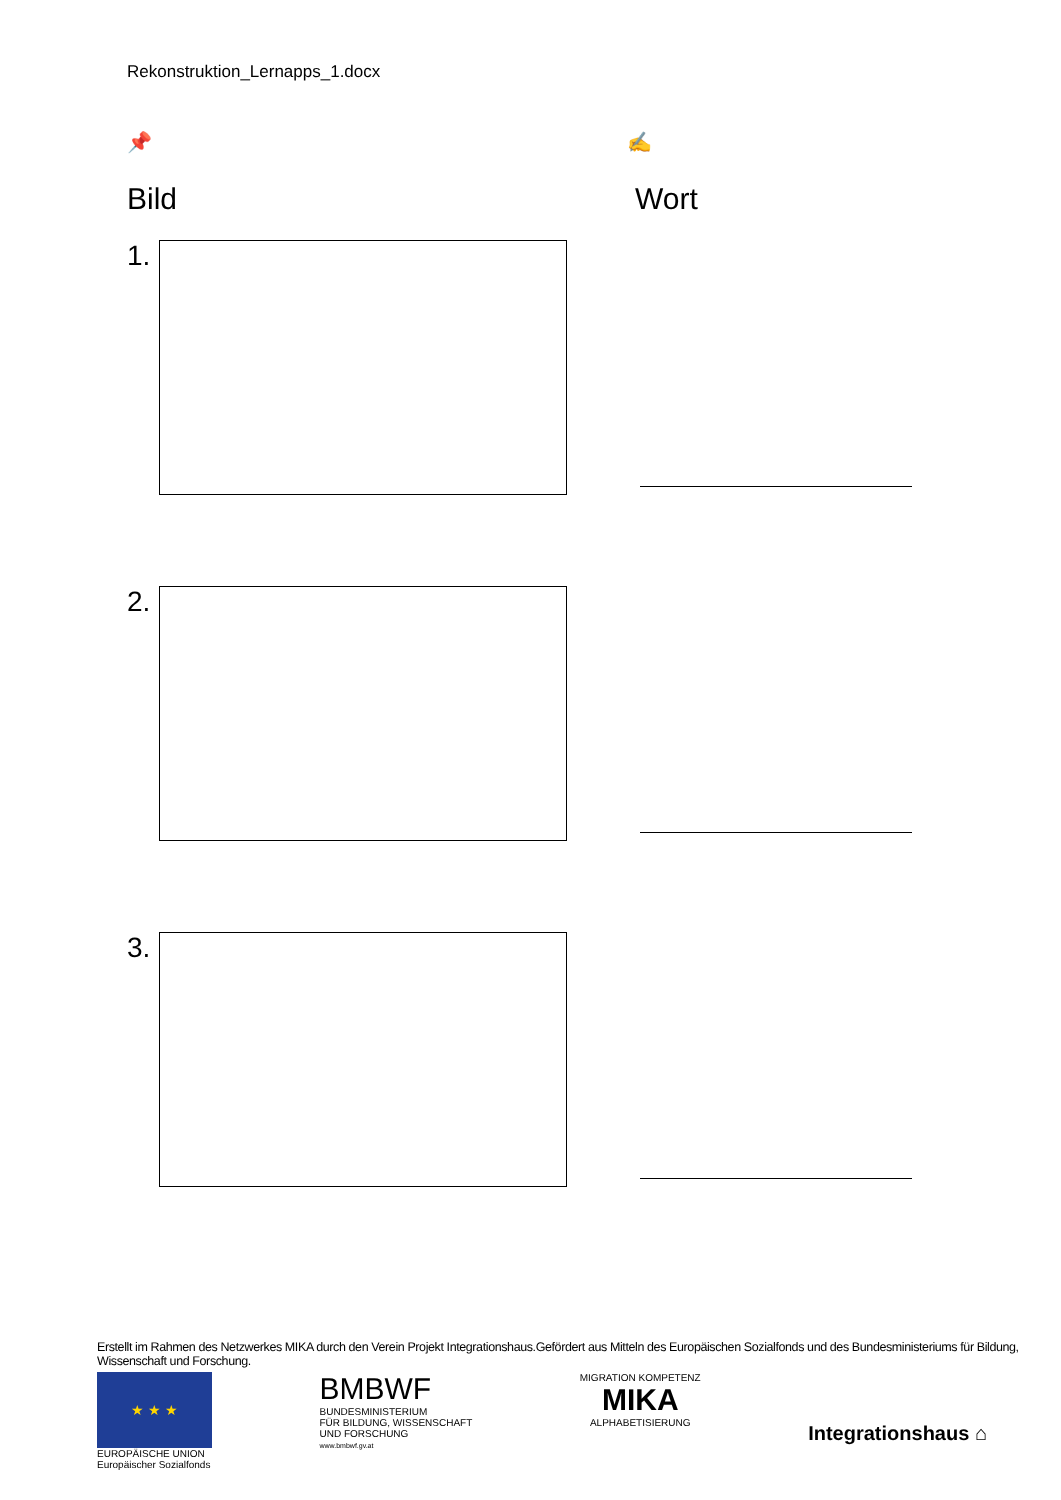Rekonstruktion_Lernapps_1.docx
📌 ✍
Bild Wort
1.
2.
3.
Erstellt im Rahmen des Netzwerkes MIKA durch den Verein Projekt Integrationshaus.Gefördert aus Mitteln des Europäischen Sozialfonds und des Bundesministeriums für Bildung, Wissenschaft und Forschung.
★ ★ ★
EUROPÄISCHE UNION
Europäischer Sozialfonds
BMBWF
BUNDESMINISTERIUM
FÜR BILDUNG, WISSENSCHAFT
UND FORSCHUNG
www.bmbwf.gv.at
MIGRATION KOMPETENZ
MIKA
ALPHABETISIERUNG
Integrationshaus ⌂